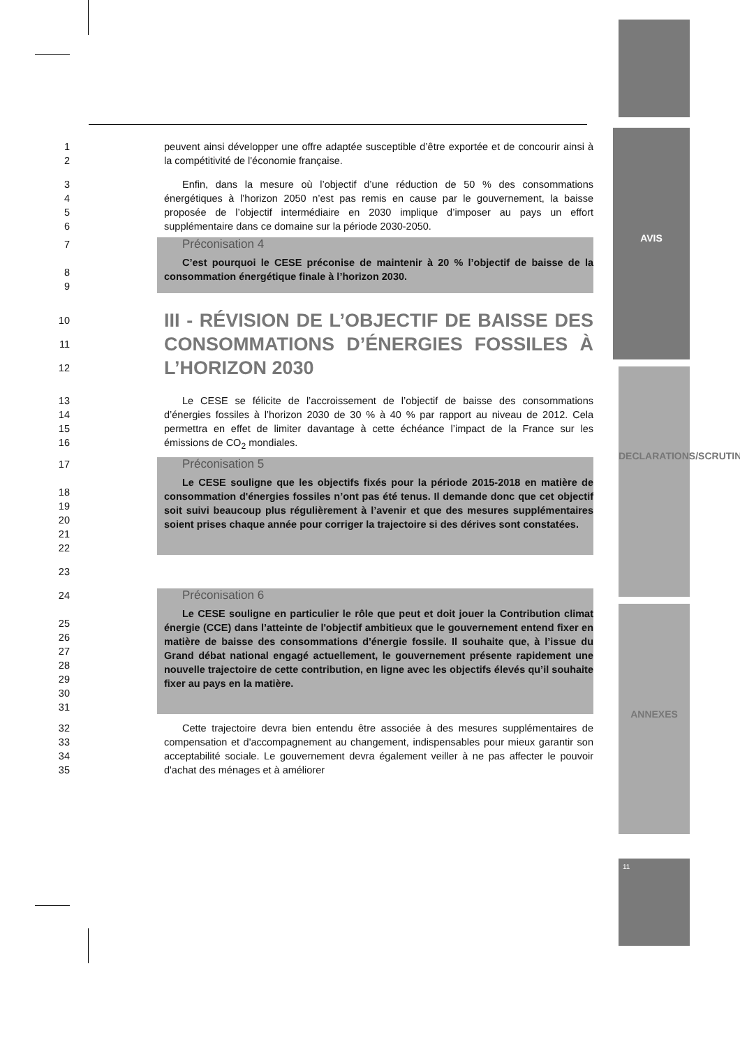AVIS
DECLARATIONS/SCRUTIN
ANNEXES
11
1
2
peuvent ainsi développer une offre adaptée susceptible d’être exportée et de concourir ainsi à la compétitivité de l'économie française.
3
4
5
6
Enfin, dans la mesure où l’objectif d’une réduction de 50 % des consommations énergétiques à l’horizon 2050 n’est pas remis en cause par le gouvernement, la baisse proposée de l’objectif intermédiaire en 2030 implique d’imposer au pays un effort supplémentaire dans ce domaine sur la période 2030-2050.
7
8
9
Préconisation 4
C’est pourquoi le CESE préconise de maintenir à 20 % l’objectif de baisse de la consommation énergétique finale à l’horizon 2030.
10
11
12
III - RÉVISION DE L’OBJECTIF DE BAISSE DES CONSOMMATIONS D’ÉNERGIES FOSSILES À L’HORIZON 2030
13
14
15
16
Le CESE se félicite de l’accroissement de l’objectif de baisse des consommations d’énergies fossiles à l’horizon 2030 de 30 % à 40 % par rapport au niveau de 2012. Cela permettra en effet de limiter davantage à cette échéance l’impact de la France sur les émissions de CO<sub>2</sub> mondiales.
17
18
19
20
21
22
Préconisation 5
Le CESE souligne que les objectifs fixés pour la période 2015-2018 en matière de consommation d'énergies fossiles n’ont pas été tenus. Il demande donc que cet objectif soit suivi beaucoup plus régulièrement à l’avenir et que des mesures supplémentaires soient prises chaque année pour corriger la trajectoire si des dérives sont constatées.
23
24
25
26
27
28
29
30
31
Préconisation 6
Le CESE souligne en particulier le rôle que peut et doit jouer la Contribution climat énergie (CCE) dans l’atteinte de l'objectif ambitieux que le gouvernement entend fixer en matière de baisse des consommations d'énergie fossile. Il souhaite que, à l’issue du Grand débat national engagé actuellement, le gouvernement présente rapidement une nouvelle trajectoire de cette contribution, en ligne avec les objectifs élevés qu’il souhaite fixer au pays en la matière.
32
33
34
35
Cette trajectoire devra bien entendu être associée à des mesures supplémentaires de compensation et d'accompagnement au changement, indispensables pour mieux garantir son acceptabilité sociale. Le gouvernement devra également veiller à ne pas affecter le pouvoir d'achat des ménages et à améliorer